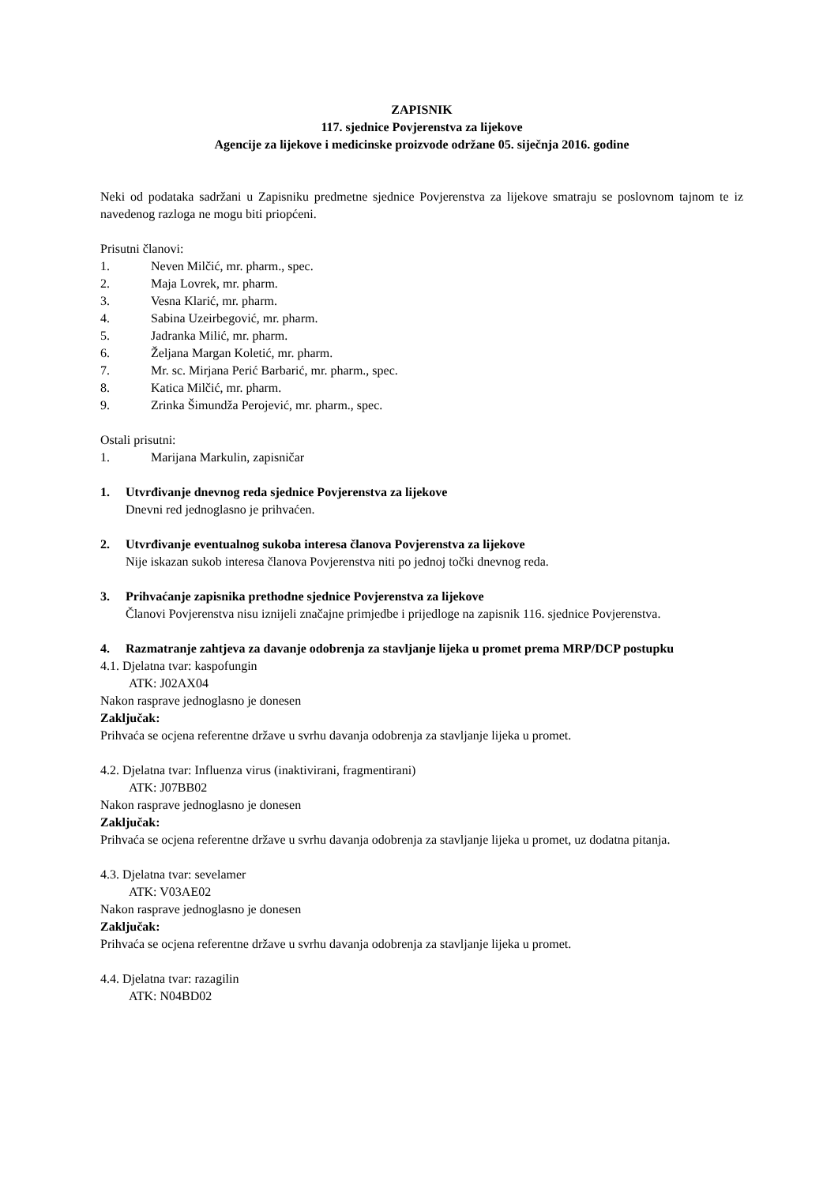ZAPISNIK
117. sjednice Povjerenstva za lijekove
Agencije za lijekove i medicinske proizvode održane 05. siječnja 2016. godine
Neki od podataka sadržani u Zapisniku predmetne sjednice Povjerenstva za lijekove smatraju se poslovnom tajnom te iz navedenog razloga ne mogu biti priopćeni.
Prisutni članovi:
1. Neven Milčić, mr. pharm., spec.
2. Maja Lovrek, mr. pharm.
3. Vesna Klarić, mr. pharm.
4. Sabina Uzeirbegović, mr. pharm.
5. Jadranka Milić, mr. pharm.
6. Željana Margan Koletić, mr. pharm.
7. Mr. sc. Mirjana Perić Barbarić, mr. pharm., spec.
8. Katica Milčić, mr. pharm.
9. Zrinka Šimundža Perojević, mr. pharm., spec.
Ostali prisutni:
1. Marijana Markulin, zapisničar
1. Utvrđivanje dnevnog reda sjednice Povjerenstva za lijekove
Dnevni red jednoglasno je prihvaćen.
2. Utvrđivanje eventualnog sukoba interesa članova Povjerenstva za lijekove
Nije iskazan sukob interesa članova Povjerenstva niti po jednoj točki dnevnog reda.
3. Prihvaćanje zapisnika prethodne sjednice Povjerenstva za lijekove
Članovi Povjerenstva nisu iznijeli značajne primjedbe i prijedloge na zapisnik 116. sjednice Povjerenstva.
4. Razmatranje zahtjeva za davanje odobrenja za stavljanje lijeka u promet prema MRP/DCP postupku
4.1. Djelatna tvar: kaspofungin
ATK: J02AX04
Nakon rasprave jednoglasno je donesen
Zaključak:
Prihvaća se ocjena referentne države u svrhu davanja odobrenja za stavljanje lijeka u promet.
4.2. Djelatna tvar: Influenza virus (inaktivirani, fragmentirani)
ATK: J07BB02
Nakon rasprave jednoglasno je donesen
Zaključak:
Prihvaća se ocjena referentne države u svrhu davanja odobrenja za stavljanje lijeka u promet, uz dodatna pitanja.
4.3. Djelatna tvar: sevelamer
ATK: V03AE02
Nakon rasprave jednoglasno je donesen
Zaključak:
Prihvaća se ocjena referentne države u svrhu davanja odobrenja za stavljanje lijeka u promet.
4.4. Djelatna tvar: razagilin
ATK: N04BD02